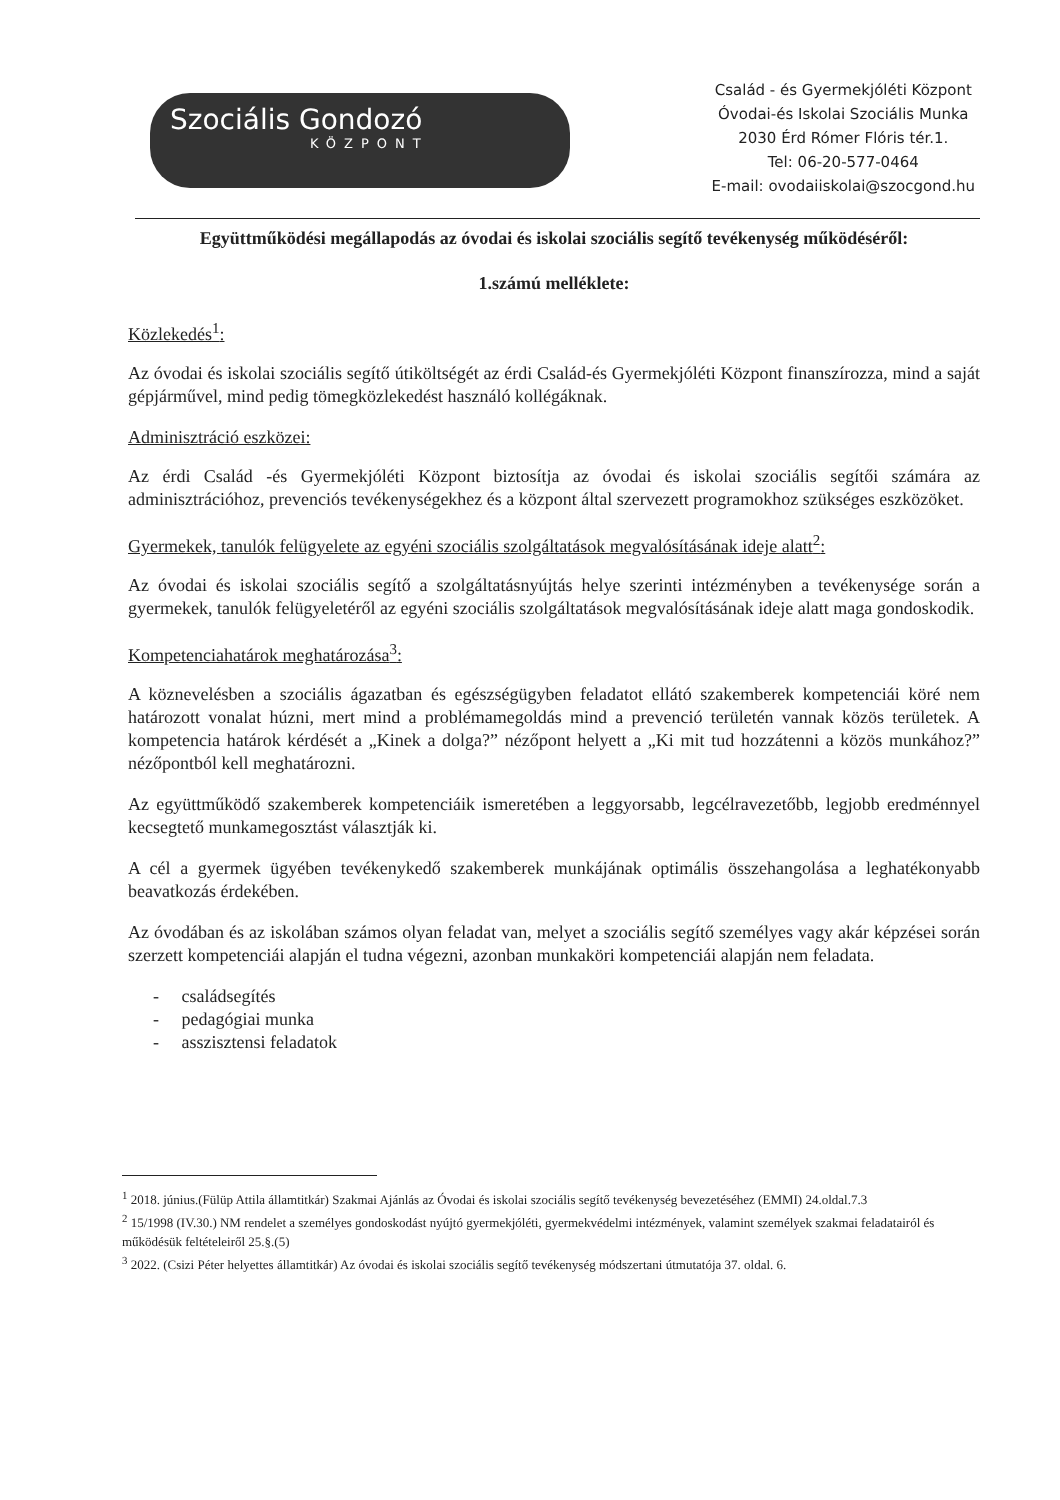Szociális Gondozó
KÖZPONT
Család - és Gyermekjóléti Központ
Óvodai-és Iskolai Szociális Munka
2030 Érd Rómer Flóris tér.1.
Tel: 06-20-577-0464
E-mail: ovodaiiskolai@szocgond.hu
Együttműködési megállapodás az óvodai és iskolai szociális segítő tevékenység működéséről:
1.számú melléklete:
Közlekedés<sup>1</sup>:
Az óvodai és iskolai szociális segítő útiköltségét az érdi Család-és Gyermekjóléti Központ finanszírozza, mind a saját gépjárművel, mind pedig tömegközlekedést használó kollégáknak.
Adminisztráció eszközei:
Az érdi Család -és Gyermekjóléti Központ biztosítja az óvodai és iskolai szociális segítői számára az adminisztrációhoz, prevenciós tevékenységekhez és a központ által szervezett programokhoz szükséges eszközöket.
Gyermekek, tanulók felügyelete az egyéni szociális szolgáltatások megvalósításának ideje alatt<sup>2</sup>:
Az óvodai és iskolai szociális segítő a szolgáltatásnyújtás helye szerinti intézményben a tevékenysége során a gyermekek, tanulók felügyeletéről az egyéni szociális szolgáltatások megvalósításának ideje alatt maga gondoskodik.
Kompetenciahatárok meghatározása<sup>3</sup>:
A köznevelésben a szociális ágazatban és egészségügyben feladatot ellátó szakemberek kompetenciái köré nem határozott vonalat húzni, mert mind a problémamegoldás mind a prevenció területén vannak közös területek. A kompetencia határok kérdését a „Kinek a dolga?” nézőpont helyett a „Ki mit tud hozzátenni a közös munkához?” nézőpontból kell meghatározni.
Az együttműködő szakemberek kompetenciáik ismeretében a leggyorsabb, legcélravezetőbb, legjobb eredménnyel kecsegtető munkamegosztást választják ki.
A cél a gyermek ügyében tevékenykedő szakemberek munkájának optimális összehangolása a leghatékonyabb beavatkozás érdekében.
Az óvodában és az iskolában számos olyan feladat van, melyet a szociális segítő személyes vagy akár képzései során szerzett kompetenciái alapján el tudna végezni, azonban munkaköri kompetenciái alapján nem feladata.
- családsegítés
- pedagógiai munka
- asszisztensi feladatok
<sup>1</sup> 2018. június.(Fülüp Attila államtitkár) Szakmai Ajánlás az Óvodai és iskolai szociális segítő tevékenység bevezetéséhez (EMMI) 24.oldal.7.3
<sup>2</sup> 15/1998 (IV.30.) NM rendelet a személyes gondoskodást nyújtó gyermekjóléti, gyermekvédelmi intézmények, valamint személyek szakmai feladatairól és működésük feltételeiről 25.§.(5)
<sup>3</sup> 2022. (Csizi Péter helyettes államtitkár) Az óvodai és iskolai szociális segítő tevékenység módszertani útmutatója 37. oldal. 6.